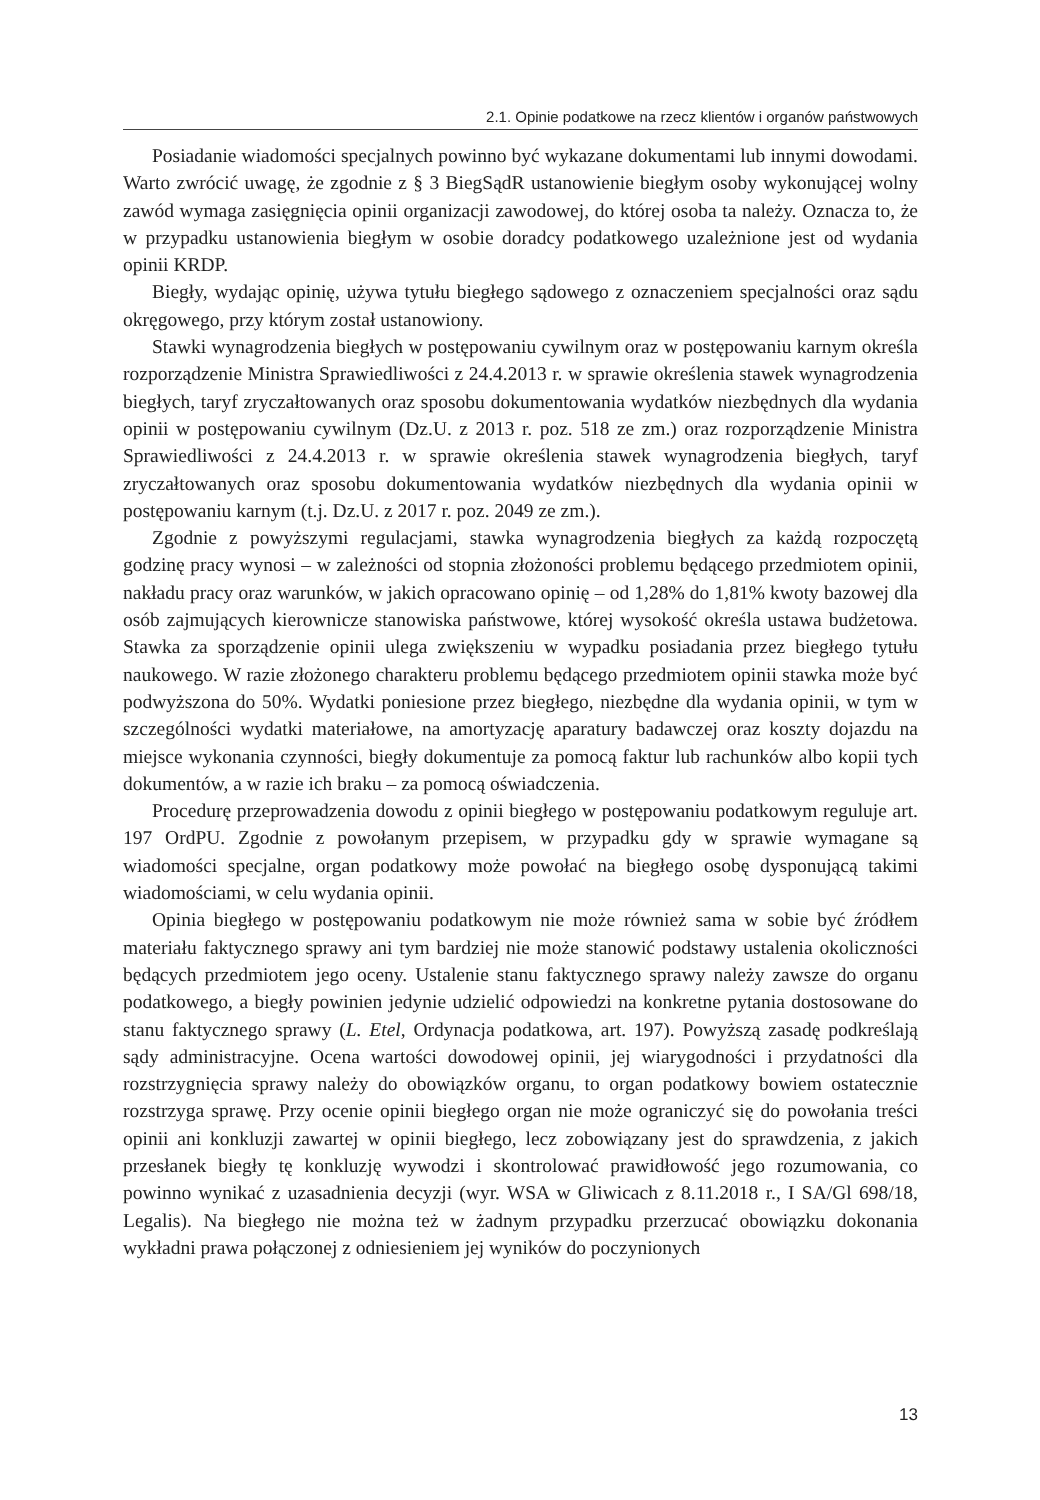2.1. Opinie podatkowe na rzecz klientów i organów państwowych
Posiadanie wiadomości specjalnych powinno być wykazane dokumentami lub innymi dowodami. Warto zwrócić uwagę, że zgodnie z § 3 BiegSądR ustanowienie biegłym osoby wykonującej wolny zawód wymaga zasięgnięcia opinii organizacji zawodowej, do której osoba ta należy. Oznacza to, że w przypadku ustanowienia biegłym w osobie doradcy podatkowego uzależnione jest od wydania opinii KRDP.
Biegły, wydając opinię, używa tytułu biegłego sądowego z oznaczeniem specjalności oraz sądu okręgowego, przy którym został ustanowiony.
Stawki wynagrodzenia biegłych w postępowaniu cywilnym oraz w postępowaniu karnym określa rozporządzenie Ministra Sprawiedliwości z 24.4.2013 r. w sprawie określenia stawek wynagrodzenia biegłych, taryf zryczałtowanych oraz sposobu dokumentowania wydatków niezbędnych dla wydania opinii w postępowaniu cywilnym (Dz.U. z 2013 r. poz. 518 ze zm.) oraz rozporządzenie Ministra Sprawiedliwości z 24.4.2013 r. w sprawie określenia stawek wynagrodzenia biegłych, taryf zryczałtowanych oraz sposobu dokumentowania wydatków niezbędnych dla wydania opinii w postępowaniu karnym (t.j. Dz.U. z 2017 r. poz. 2049 ze zm.).
Zgodnie z powyższymi regulacjami, stawka wynagrodzenia biegłych za każdą rozpoczętą godzinę pracy wynosi – w zależności od stopnia złożoności problemu będącego przedmiotem opinii, nakładu pracy oraz warunków, w jakich opracowano opinię – od 1,28% do 1,81% kwoty bazowej dla osób zajmujących kierownicze stanowiska państwowe, której wysokość określa ustawa budżetowa. Stawka za sporządzenie opinii ulega zwiększeniu w wypadku posiadania przez biegłego tytułu naukowego. W razie złożonego charakteru problemu będącego przedmiotem opinii stawka może być podwyższona do 50%. Wydatki poniesione przez biegłego, niezbędne dla wydania opinii, w tym w szczególności wydatki materiałowe, na amortyzację aparatury badawczej oraz koszty dojazdu na miejsce wykonania czynności, biegły dokumentuje za pomocą faktur lub rachunków albo kopii tych dokumentów, a w razie ich braku – za pomocą oświadczenia.
Procedurę przeprowadzenia dowodu z opinii biegłego w postępowaniu podatkowym reguluje art. 197 OrdPU. Zgodnie z powołanym przepisem, w przypadku gdy w sprawie wymagane są wiadomości specjalne, organ podatkowy może powołać na biegłego osobę dysponującą takimi wiadomościami, w celu wydania opinii.
Opinia biegłego w postępowaniu podatkowym nie może również sama w sobie być źródłem materiału faktycznego sprawy ani tym bardziej nie może stanowić podstawy ustalenia okoliczności będących przedmiotem jego oceny. Ustalenie stanu faktycznego sprawy należy zawsze do organu podatkowego, a biegły powinien jedynie udzielić odpowiedzi na konkretne pytania dostosowane do stanu faktycznego sprawy (L. Etel, Ordynacja podatkowa, art. 197). Powyższą zasadę podkreślają sądy administracyjne. Ocena wartości dowodowej opinii, jej wiarygodności i przydatności dla rozstrzygnięcia sprawy należy do obowiązków organu, to organ podatkowy bowiem ostatecznie rozstrzyga sprawę. Przy ocenie opinii biegłego organ nie może ograniczyć się do powołania treści opinii ani konkluzji zawartej w opinii biegłego, lecz zobowiązany jest do sprawdzenia, z jakich przesłanek biegły tę konkluzję wywodzi i skontrolować prawidłowość jego rozumowania, co powinno wynikać z uzasadnienia decyzji (wyr. WSA w Gliwicach z 8.11.2018 r., I SA/Gl 698/18, Legalis). Na biegłego nie można też w żadnym przypadku przerzucać obowiązku dokonania wykładni prawa połączonej z odniesieniem jej wyników do poczynionych
13